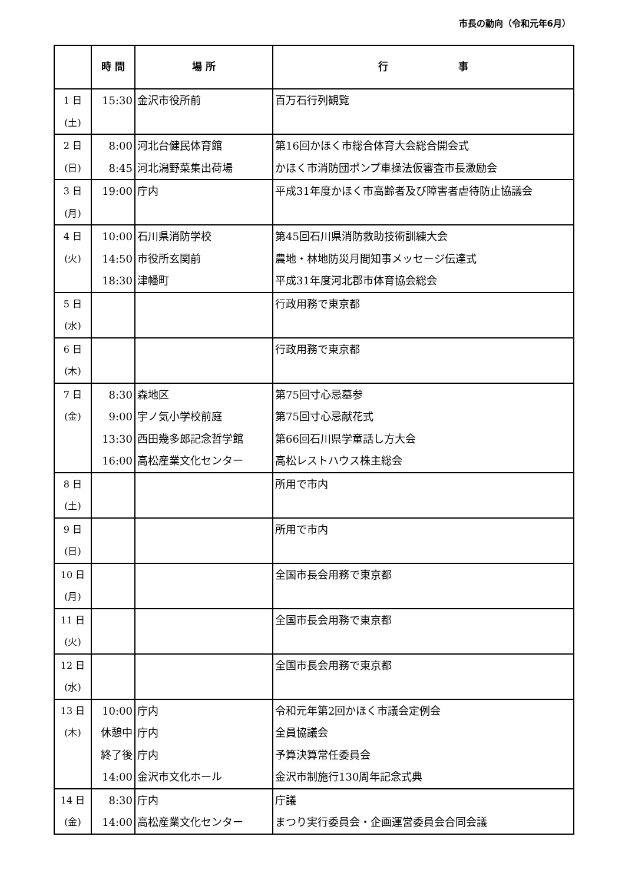市長の動向（令和元年6月）
| | 時 間 | 場 所 | 行 事 |
| --- | --- | --- | --- |
| 1 日 (土) | 15:30 | 金沢市役所前 | 百万石行列観覧 |
| 2 日 (日) | 8:00 8:45 | 河北台健民体育館 河北潟野菜集出荷場 | 第16回かほく市総合体育大会総合開会式 かほく市消防団ポンプ車操法仮審査市長激励会 |
| 3 日 (月) | 19:00 | 庁内 | 平成31年度かほく市高齢者及び障害者虐待防止協議会 |
| 4 日 (火) | 10:00 14:50 18:30 | 石川県消防学校 市役所玄関前 津幡町 | 第45回石川県消防救助技術訓練大会 農地・林地防災月間知事メッセージ伝達式 平成31年度河北郡市体育協会総会 |
| 5 日 (水) | | | 行政用務で東京都 |
| 6 日 (木) | | | 行政用務で東京都 |
| 7 日 (金) | 8:30 9:00 13:30 16:00 | 森地区 宇ノ気小学校前庭 西田幾多郎記念哲学館 高松産業文化センター | 第75回寸心忌墓参 第75回寸心忌献花式 第66回石川県学童話し方大会 高松レストハウス株主総会 |
| 8 日 (土) | | | 所用で市内 |
| 9 日 (日) | | | 所用で市内 |
| 10 日 (月) | | | 全国市長会用務で東京都 |
| 11 日 (火) | | | 全国市長会用務で東京都 |
| 12 日 (水) | | | 全国市長会用務で東京都 |
| 13 日 (木) | 10:00 休憩中 終了後 14:00 | 庁内 庁内 庁内 金沢市文化ホール | 令和元年第2回かほく市議会定例会 全員協議会 予算決算常任委員会 金沢市制施行130周年記念式典 |
| 14 日 (金) | 8:30 14:00 | 庁内 高松産業文化センター | 庁議 まつり実行委員会・企画運営委員会合同会議 |